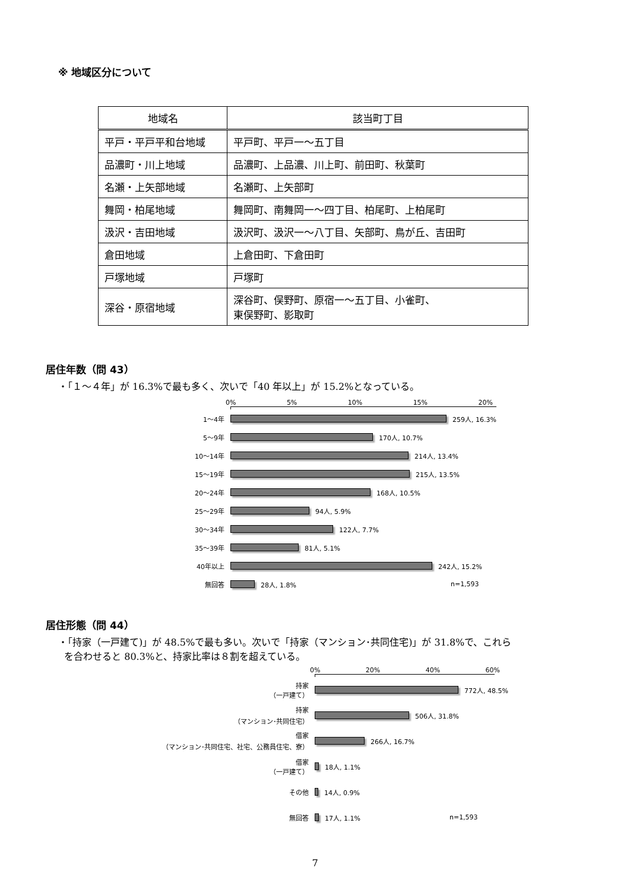※ 地域区分について
| 地域名 | 該当町丁目 |
| --- | --- |
| 平戸・平戸平和台地域 | 平戸町、平戸一～五丁目 |
| 品濃町・川上地域 | 品濃町、上品濃、川上町、前田町、秋葉町 |
| 名瀬・上矢部地域 | 名瀬町、上矢部町 |
| 舞岡・柏尾地域 | 舞岡町、南舞岡一～四丁目、柏尾町、上柏尾町 |
| 汲沢・吉田地域 | 汲沢町、汲沢一～八丁目、矢部町、鳥が丘、吉田町 |
| 倉田地域 | 上倉田町、下倉田町 |
| 戸塚地域 | 戸塚町 |
| 深谷・原宿地域 | 深谷町、俣野町、原宿一～五丁目、小雀町、 東俣野町、影取町 |
居住年数（問 43）
・「１～４年」が 16.3%で最も多く、次いで「40 年以上」が 15.2%となっている。
0% 5% 10% 15% 20%
1～4年
259人, 16.3%
5～9年
170人, 10.7%
10～14年
214人, 13.4%
15～19年
215人, 13.5%
20～24年
168人, 10.5%
25～29年
94人, 5.9%
30～34年
122人, 7.7%
35～39年
81人, 5.1%
40年以上
242人, 15.2%
無回答
28人, 1.8% n=1,593
居住形態（問 44）
・「持家（一戸建て)」が 48.5%で最も多い。次いで「持家（マンション･共同住宅)」が 31.8%で、これら
を合わせると 80.3%と、持家比率は８割を超えている。
0% 20% 40% 60%
持家
（一戸建て）
772人, 48.5%
持家
（マンション･共同住宅）
506人, 31.8%
借家
（マンション･共同住宅、社宅、公務員住宅、寮）
266人, 16.7%
借家
（一戸建て）
18人, 1.1%
その他
14人, 0.9%
無回答
17人, 1.1% n=1,593
7